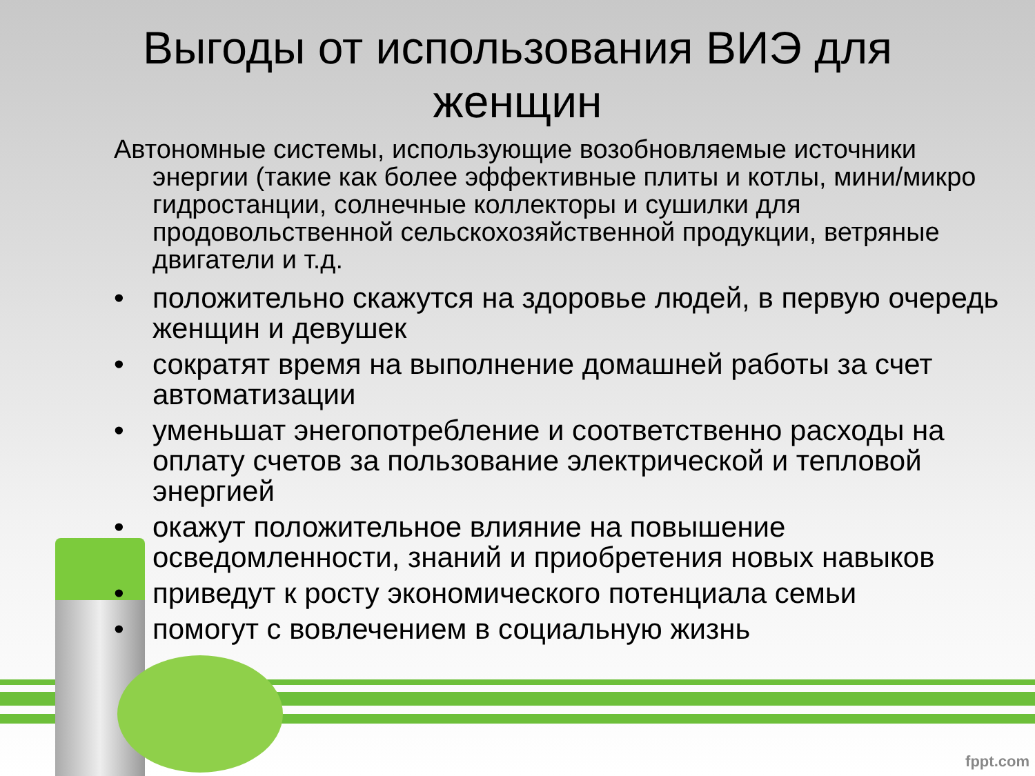Выгоды от использования ВИЭ для
женщин
Автономные системы, использующие возобновляемые источники энергии (такие как более эффективные плиты и котлы, мини/микро гидростанции, солнечные коллекторы и сушилки для продовольственной сельскохозяйственной продукции, ветряные двигатели и т.д.
• положительно скажутся на здоровье людей, в первую очередь женщин и девушек
• сократят время на выполнение домашней работы за счет автоматизации
• уменьшат энегопотребление и соответственно расходы на оплату счетов за пользование электрической и тепловой энергией
• окажут положительное влияние на повышение осведомленности, знаний и приобретения новых навыков
• приведут к росту экономического потенциала семьи
• помогут с вовлечением в социальную жизнь
fppt.com